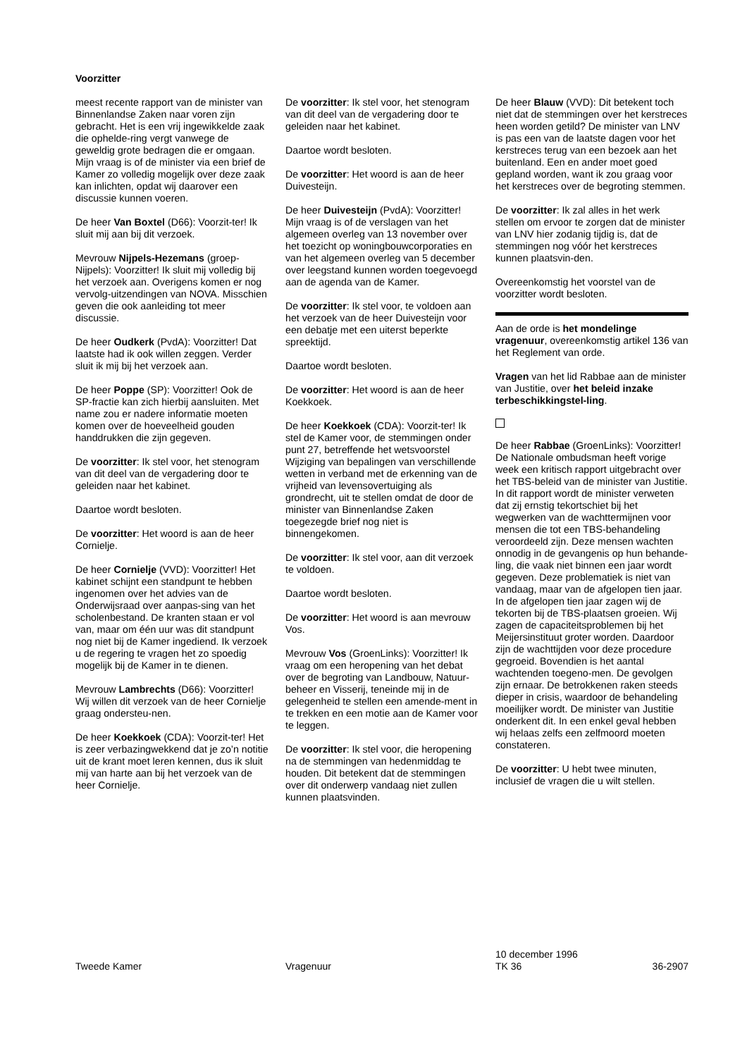Voorzitter
meest recente rapport van de minister van Binnenlandse Zaken naar voren zijn gebracht. Het is een vrij ingewikkelde zaak die ophelde-ring vergt vanwege de geweldig grote bedragen die er omgaan. Mijn vraag is of de minister via een brief de Kamer zo volledig mogelijk over deze zaak kan inlichten, opdat wij daarover een discussie kunnen voeren.
De heer Van Boxtel (D66): Voorzit-ter! Ik sluit mij aan bij dit verzoek.
Mevrouw Nijpels-Hezemans (groep-Nijpels): Voorzitter! Ik sluit mij volledig bij het verzoek aan. Overigens komen er nog vervolg-uitzendingen van NOVA. Misschien geven die ook aanleiding tot meer discussie.
De heer Oudkerk (PvdA): Voorzitter! Dat laatste had ik ook willen zeggen. Verder sluit ik mij bij het verzoek aan.
De heer Poppe (SP): Voorzitter! Ook de SP-fractie kan zich hierbij aansluiten. Met name zou er nadere informatie moeten komen over de hoeveelheid gouden handdrukken die zijn gegeven.
De voorzitter: Ik stel voor, het stenogram van dit deel van de vergadering door te geleiden naar het kabinet.
Daartoe wordt besloten.
De voorzitter: Het woord is aan de heer Cornielje.
De heer Cornielje (VVD): Voorzitter! Het kabinet schijnt een standpunt te hebben ingenomen over het advies van de Onderwijsraad over aanpas-sing van het scholenbestand. De kranten staan er vol van, maar om één uur was dit standpunt nog niet bij de Kamer ingediend. Ik verzoek u de regering te vragen het zo spoedig mogelijk bij de Kamer in te dienen.
Mevrouw Lambrechts (D66): Voorzitter! Wij willen dit verzoek van de heer Cornielje graag ondersteu-nen.
De heer Koekkoek (CDA): Voorzit-ter! Het is zeer verbazingwekkend dat je zo’n notitie uit de krant moet leren kennen, dus ik sluit mij van harte aan bij het verzoek van de heer Cornielje.
De voorzitter: Ik stel voor, het stenogram van dit deel van de vergadering door te geleiden naar het kabinet.
Daartoe wordt besloten.
De voorzitter: Het woord is aan de heer Duivesteijn.
De heer Duivesteijn (PvdA): Voorzitter! Mijn vraag is of de verslagen van het algemeen overleg van 13 november over het toezicht op woningbouwcorporaties en van het algemeen overleg van 5 december over leegstand kunnen worden toegevoegd aan de agenda van de Kamer.
De voorzitter: Ik stel voor, te voldoen aan het verzoek van de heer Duivesteijn voor een debatje met een uiterst beperkte spreektijd.
Daartoe wordt besloten.
De voorzitter: Het woord is aan de heer Koekkoek.
De heer Koekkoek (CDA): Voorzit-ter! Ik stel de Kamer voor, de stemmingen onder punt 27, betreffende het wetsvoorstel Wijziging van bepalingen van verschillende wetten in verband met de erkenning van de vrijheid van levensovertuiging als grondrecht, uit te stellen omdat de door de minister van Binnenlandse Zaken toegezegde brief nog niet is binnengekomen.
De voorzitter: Ik stel voor, aan dit verzoek te voldoen.
Daartoe wordt besloten.
De voorzitter: Het woord is aan mevrouw Vos.
Mevrouw Vos (GroenLinks): Voorzitter! Ik vraag om een heropening van het debat over de begroting van Landbouw, Natuur-beheer en Visserij, teneinde mij in de gelegenheid te stellen een amende-ment in te trekken en een motie aan de Kamer voor te leggen.
De voorzitter: Ik stel voor, die heropening na de stemmingen van hedenmiddag te houden. Dit betekent dat de stemmingen over dit onderwerp vandaag niet zullen kunnen plaatsvinden.
De heer Blauw (VVD): Dit betekent toch niet dat de stemmingen over het kerstreces heen worden getild? De minister van LNV is pas een van de laatste dagen voor het kerstreces terug van een bezoek aan het buitenland. Een en ander moet goed gepland worden, want ik zou graag voor het kerstreces over de begroting stemmen.
De voorzitter: Ik zal alles in het werk stellen om ervoor te zorgen dat de minister van LNV hier zodanig tijdig is, dat de stemmingen nog vóór het kerstreces kunnen plaatsvin-den.
Overeenkomstig het voorstel van de voorzitter wordt besloten.
Aan de orde is het mondelinge vragenuur, overeenkomstig artikel 136 van het Reglement van orde.
Vragen van het lid Rabbae aan de minister van Justitie, over het beleid inzake terbeschikkingstel-ling.
De heer Rabbae (GroenLinks): Voorzitter! De Nationale ombudsman heeft vorige week een kritisch rapport uitgebracht over het TBS-beleid van de minister van Justitie. In dit rapport wordt de minister verweten dat zij ernstig tekortschiet bij het wegwerken van de wachttermijnen voor mensen die tot een TBS-behandeling veroordeeld zijn. Deze mensen wachten onnodig in de gevangenis op hun behande-ling, die vaak niet binnen een jaar wordt gegeven. Deze problematiek is niet van vandaag, maar van de afgelopen tien jaar. In de afgelopen tien jaar zagen wij de tekorten bij de TBS-plaatsen groeien. Wij zagen de capaciteitsproblemen bij het Meijersinstituut groter worden. Daardoor zijn de wachttijden voor deze procedure gegroeid. Bovendien is het aantal wachtenden toegeno-men. De gevolgen zijn ernaar. De betrokkenen raken steeds dieper in crisis, waardoor de behandeling moeilijker wordt. De minister van Justitie onderkent dit. In een enkel geval hebben wij helaas zelfs een zelfmoord moeten constateren.
De voorzitter: U hebt twee minuten, inclusief de vragen die u wilt stellen.
Tweede Kamer Vragenuur
10 december 1996
TK 36
36-2907